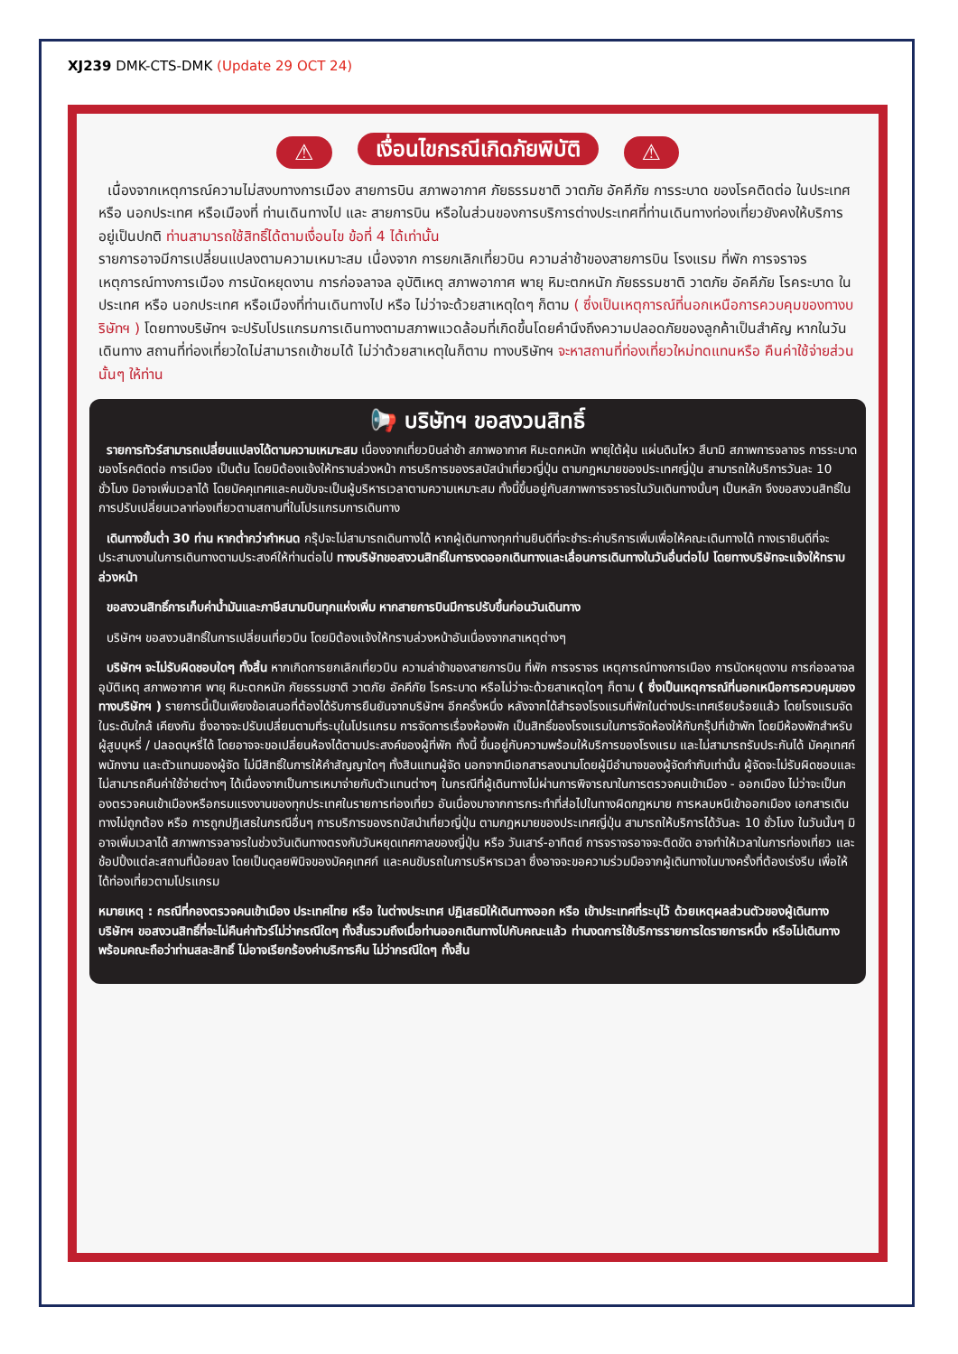XJ239 DMK-CTS-DMK (Update 29 OCT 24)
⚠ เงื่อนไขกรณีเกิดภัยพิบัติ ⚠
เนื่องจากเหตุการณ์ความไม่สงบทางการเมือง สายการบิน สภาพอากาศ ภัยธรรมชาติ วาตภัย อัคคีภัย การระบาด ของโรคติดต่อ ในประเทศ หรือ นอกประเทศ หรือเมืองที่ ท่านเดินทางไป และ สายการบิน หรือในส่วนของการบริการต่างประเทศที่ท่านเดินทางท่องเที่ยวยังคงให้บริการอยู่เป็นปกติ ท่านสามารถใช้สิทธิ์ได้ตามเงื่อนไข ข้อที่ 4 ได้เท่านั้น
รายการอาจมีการเปลี่ยนแปลงตามความเหมาะสม เนื่องจาก การยกเลิกเที่ยวบิน ความล่าช้าของสายการบิน โรงแรม ที่พัก การจราจร เหตุการณ์ทางการเมือง การนัดหยุดงาน การก่อจลาจล อุบัติเหตุ สภาพอากาศ พายุ หิมะตกหนัก ภัยธรรมชาติ วาตภัย อัคคีภัย โรคระบาด ในประเทศ หรือ นอกประเทศ หรือเมืองที่ท่านเดินทางไป หรือ ไม่ว่าจะด้วยสาเหตุใดๆ ก็ตาม ( ซึ่งเป็นเหตุการณ์ที่นอกเหนือการควบคุมของทางบริษัทฯ ) โดยทางบริษัทฯ จะปรับโปรแกรมการเดินทางตามสภาพแวดล้อมที่เกิดขึ้นโดยคำนึงถึงความปลอดภัยของลูกค้าเป็นสำคัญ หากในวันเดินทาง สถานที่ท่องเที่ยวใดไม่สามารถเข้าชมได้ ไม่ว่าด้วยสาเหตุในก็ตาม ทางบริษัทฯ จะหาสถานที่ท่องเที่ยวใหม่ทดแทนหรือ คืนค่าใช้จ่ายส่วนนั้นๆ ให้ท่าน
📢 บริษัทฯ ขอสงวนสิทธิ์
รายการทัวร์สามารถเปลี่ยนแปลงได้ตามความเหมาะสม เนื่องจากเที่ยวบินล่าช้า สภาพอากาศ หิมะตกหนัก พายุใต้ฝุ่น แผ่นดินไหว สึนามิ สภาพการจลาจร การระบาดของโรคติดต่อ การเมือง เป็นต้น โดยมิต้องแจ้งให้ทราบล่วงหน้า การบริการของรสบัสนำเที่ยวญี่ปุ่น ตามกฎหมายของประเทศญี่ปุ่น สามารถให้บริการวันละ 10 ชั่วโมง มิอาจเพิ่มเวลาได้ โดยมัคคุเทศและคนขับจะเป็นผู้บริหารเวลาตามความเหมาะสม ทั้งนี้ขึ้นอยู่กับสภาพการจราจรในวันเดินทางนั้นๆ เป็นหลัก จึงขอสงวนสิทธิ์ในการปรับเปลี่ยนเวลาท่องเที่ยวตามสถานที่ในโปรแกรมการเดินทาง
เดินทางขั้นต่ำ 30 ท่าน หากต่ำกว่ากำหนด กรุ๊ปจะไม่สามารถเดินทางได้ หากผู้เดินทางทุกท่านยินดีที่จะชำระค่าบริการเพิ่มเพื่อให้คณะเดินทางได้ ทางเรายินดีที่จะประสานงานในการเดินทางตามประสงค์ให้ท่านต่อไป ทางบริษัทขอสงวนสิทธิ์ในการงดออกเดินทางและเลื่อนการเดินทางในวันอื่นต่อไป โดยทางบริษัทจะแจ้งให้ทราบล่วงหน้า
ขอสงวนสิทธิ์การเก็บค่าน้ำมันและภาษีสนามบินทุกแห่งเพิ่ม หากสายการบินมีการปรับขึ้นก่อนวันเดินทาง
บริษัทฯ ขอสงวนสิทธิ์ในการเปลี่ยนเที่ยวบิน โดยมิต้องแจ้งให้ทราบล่วงหน้าอันเนื่องจากสาเหตุต่างๆ
บริษัทฯ จะไม่รับผิดชอบใดๆ ทั้งสิ้น หากเกิดการยกเลิกเที่ยวบิน ความล่าช้าของสายการบิน ที่พัก การจราจร เหตุการณ์ทางการเมือง การนัดหยุดงาน การก่อจลาจล อุบัติเหตุ สภาพอากาศ พายุ หิมะตกหนัก ภัยธรรมชาติ วาตภัย อัคคีภัย โรคระบาด หรือไม่ว่าจะด้วยสาเหตุใดๆ ก็ตาม ( ซึ่งเป็นเหตุการณ์ที่นอกเหนือการควบคุมของทางบริษัทฯ ) รายการนี้เป็นเพียงข้อเสนอที่ต้องได้รับการยืนยันจากบริษัทฯ อีกครั้งหนึ่ง หลังจากได้สำรองโรงแรมที่พักในต่างประเทศเรียบร้อยแล้ว โดยโรงแรมจัดในระดับใกล้ เคียงกัน ซึ่งอาจจะปรับเปลี่ยนตามที่ระบุในโปรแกรม การจัดการเรื่องห้องพัก เป็นสิทธิ์ของโรงแรมในการจัดห้องให้กับกรุ๊ปที่เข้าพัก โดยมีห้องพักสำหรับผู้สูบบุหรี่ / ปลอดบุหรี่ได้ โดยอาจจะขอเปลี่ยนห้องได้ตามประสงค์ของผู้ที่พัก ทั้งนี้ ขึ้นอยู่กับความพร้อมให้บริการของโรงแรม และไม่สามารถรับประกันได้ มัคคุเทศก์ พนักงาน และตัวแทนของผู้จัด ไม่มีสิทธิ์ในการให้คำสัญญาใดๆ ทั้งสินแทนผู้จัด นอกจากมีเอกสารลงนามโดยผู้มีอำนาจของผู้จัดกำกับเท่านั้น ผู้จัดจะไม่รับผิดชอบและไม่สามารถคืนค่าใช้จ่ายต่างๆ ได้เนื่องจากเป็นการเหมาจ่ายกับตัวแทนต่างๆ ในกรณีที่ผู้เดินทางไม่ผ่านการพิจารณาในการตรวจคนเข้าเมือง - ออกเมือง ไม่ว่าจะเป็นกองตรวจคนเข้าเมืองหรือกรมแรงงานของทุกประเทศในรายการท่องเที่ยว อันเนื่องมาจากการกระทำที่ส่อไปในทางผิดกฎหมาย การหลบหนีเข้าออกเมือง เอกสารเดินทางไม่ถูกต้อง หรือ การถูกปฏิเสธในกรณีอื่นๆ การบริการของรถบัสนำเที่ยวญี่ปุ่น ตามกฎหมายของประเทศญี่ปุ่น สามารถให้บริการได้วันละ 10 ชั่วโมง ในวันนั้นๆ มิอาจเพิ่มเวลาได้ สภาพการจลาจรในช่วงวันเดินทางตรงกับวันหยุดเทศกาลของญี่ปุ่น หรือ วันเสาร์-อาทิตย์ การจราจรอาจจะติดขัด อาจทำให้เวลาในการท่องเที่ยว และช้อปปิ้งแต่ละสถานที่น้อยลง โดยเป็นดุลยพินิจของมัคคุเทศก์ และคนขับรถในการบริหารเวลา ซึ่งอาจจะขอความร่วมมือจากผู้เดินทางในบางครั้งที่ต้องเร่งรีบ เพื่อให้ได้ท่องเที่ยวตามโปรแกรม
หมายเหตุ : กรณีที่กองตรวจคนเข้าเมือง ประเทศไทย หรือ ในต่างประเทศ ปฏิเสธมิให้เดินทางออก หรือ เข้าประเทศที่ระบุไว้ ด้วยเหตุผลส่วนตัวของผู้เดินทาง บริษัทฯ ขอสงวนสิทธิ์ที่จะไม่คืนค่าทัวร์ไม่ว่ากรณีใดๆ ทั้งสิ้นรวมถึงเมื่อท่านออกเดินทางไปกับคณะแล้ว ท่านงดการใช้บริการรายการใดรายการหนึ่ง หรือไม่เดินทาง พร้อมคณะถือว่าท่านสละสิทธิ์ ไม่อาจเรียกร้องค่าบริการคืน ไม่ว่ากรณีใดๆ ทั้งสิ้น